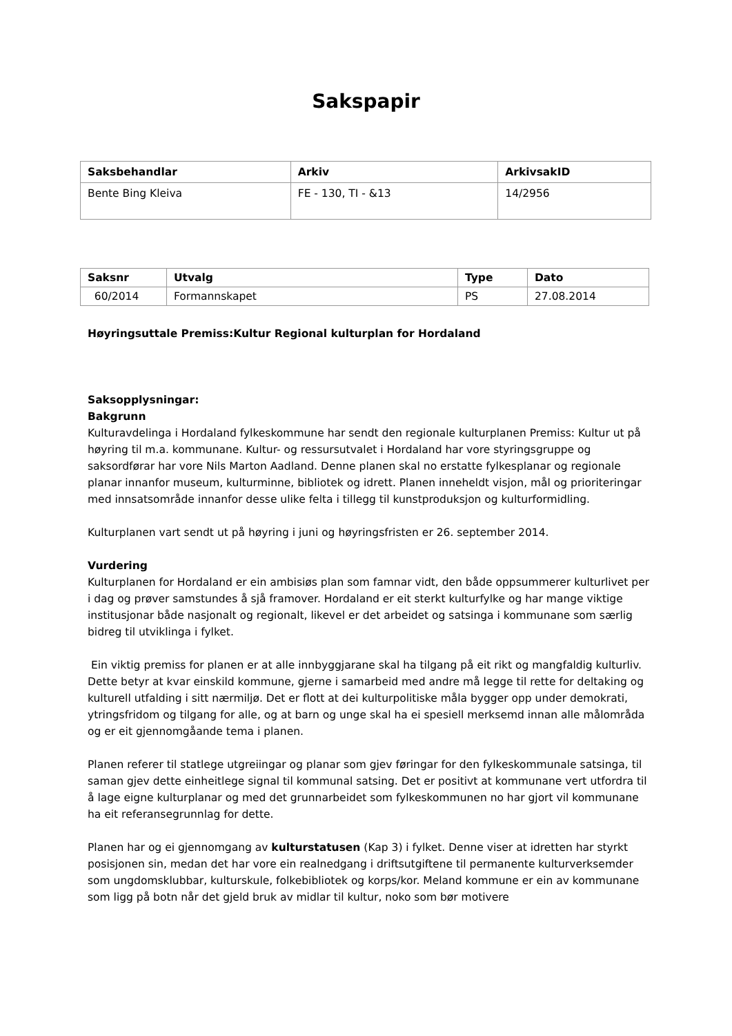Sakspapir
| Saksbehandlar | Arkiv | ArkivsakID |
| --- | --- | --- |
| Bente Bing Kleiva | FE - 130, TI - &13 | 14/2956 |
| Saksnr | Utvalg | Type | Dato |
| --- | --- | --- | --- |
| 60/2014 | Formannskapet | PS | 27.08.2014 |
Høyringsuttale Premiss:Kultur Regional kulturplan for Hordaland
Saksopplysningar:
Bakgrunn
Kulturavdelinga i Hordaland fylkeskommune har sendt den regionale kulturplanen Premiss: Kultur ut på høyring til m.a. kommunane. Kultur- og ressursutvalet i Hordaland har vore styringsgruppe og saksordførar har vore Nils Marton Aadland. Denne planen skal no erstatte fylkesplanar og regionale planar innanfor museum, kulturminne, bibliotek og idrett. Planen inneheldt visjon, mål og prioriteringar med innsatsområde innanfor desse ulike felta i tillegg til kunstproduksjon og kulturformidling.
Kulturplanen vart sendt ut på høyring i juni og høyringsfristen er 26. september 2014.
Vurdering
Kulturplanen for Hordaland er ein ambisiøs plan som famnar vidt, den både oppsummerer kulturlivet per i dag og prøver samstundes å sjå framover. Hordaland er eit sterkt kulturfylke og har mange viktige institusjonar både nasjonalt og regionalt, likevel er det arbeidet og satsinga i kommunane som særlig bidreg til utviklinga i fylket.
Ein viktig premiss for planen er at alle innbyggjarane skal ha tilgang på eit rikt og mangfaldig kulturliv. Dette betyr at kvar einskild kommune, gjerne i samarbeid med andre må legge til rette for deltaking og kulturell utfalding i sitt nærmiljø. Det er flott at dei kulturpolitiske måla bygger opp under demokrati, ytringsfridom og tilgang for alle, og at barn og unge skal ha ei spesiell merksemd innan alle målområda og er eit gjennomgåande tema i planen.
Planen referer til statlege utgreiingar og planar som gjev føringar for den fylkeskommunale satsinga, til saman gjev dette einheitlege signal til kommunal satsing. Det er positivt at kommunane vert utfordra til å lage eigne kulturplanar og med det grunnarbeidet som fylkeskommunen no har gjort vil kommunane ha eit referansegrunnlag for dette.
Planen har og ei gjennomgang av kulturstatusen (Kap 3) i fylket. Denne viser at idretten har styrkt posisjonen sin, medan det har vore ein realnedgang i driftsutgiftene til permanente kulturverksemder som ungdomsklubbar, kulturskule, folkebibliotek og korps/kor. Meland kommune er ein av kommunane som ligg på botn når det gjeld bruk av midlar til kultur, noko som bør motivere